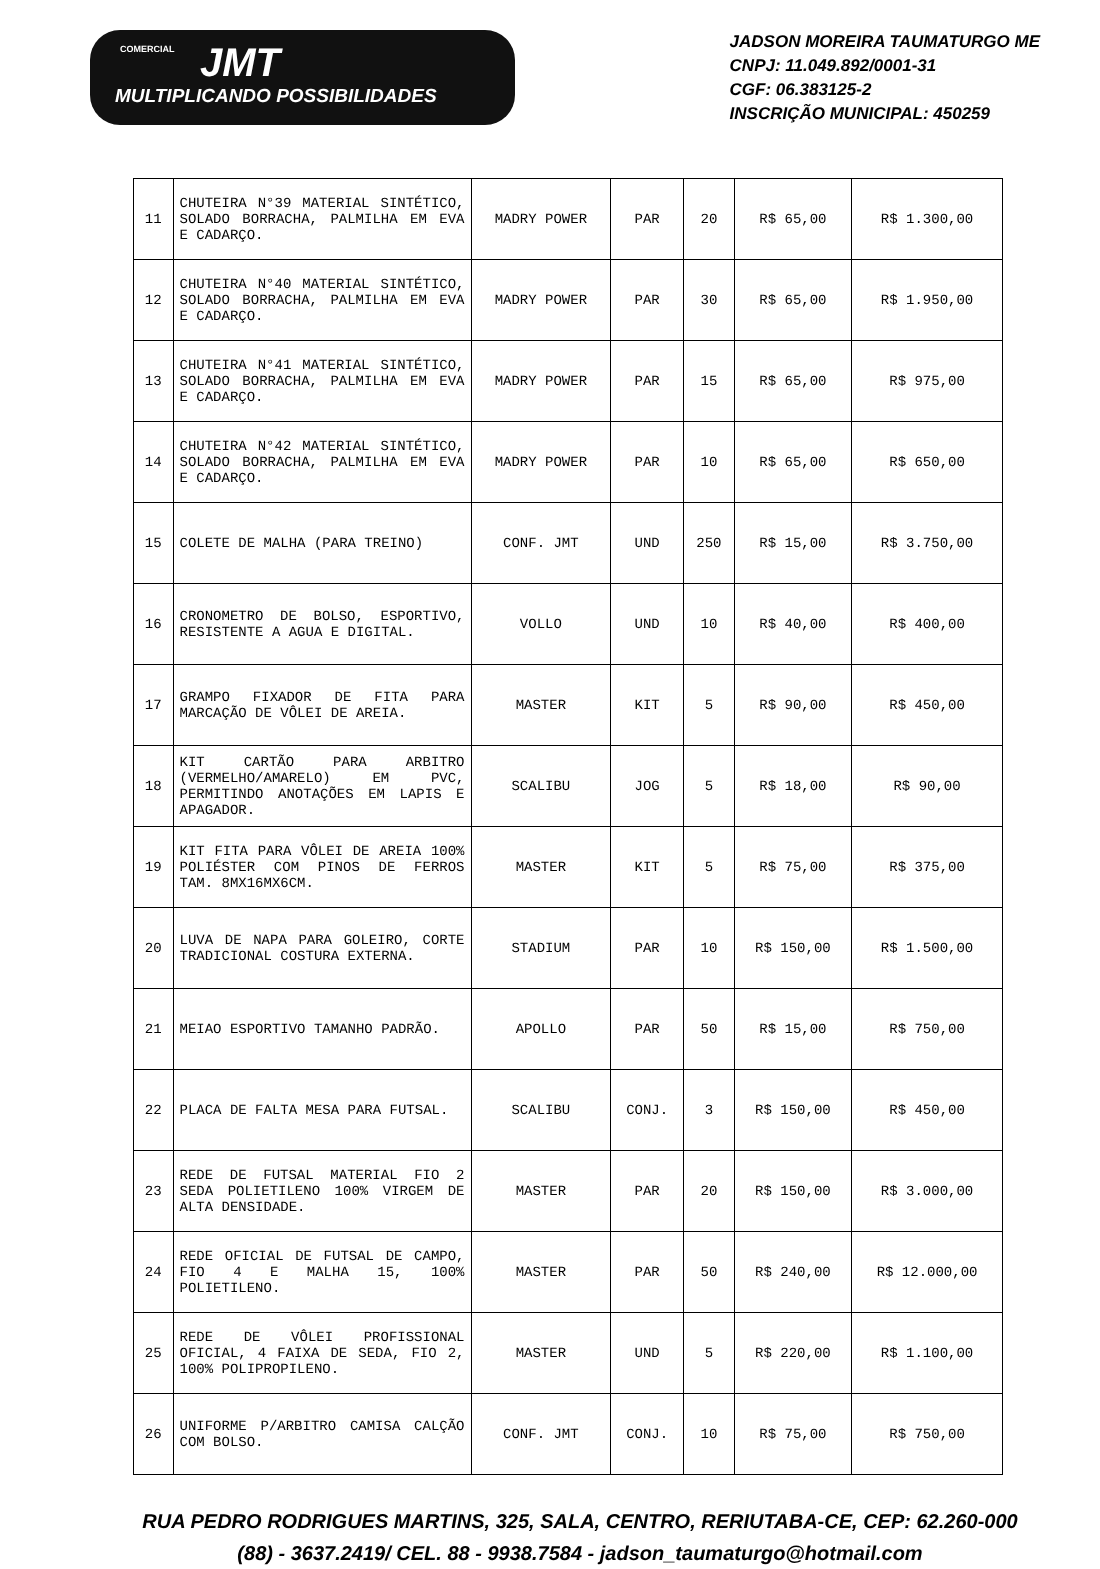COMERCIAL
JMT
MULTIPLICANDO POSSIBILIDADES
JADSON MOREIRA TAUMATURGO ME
CNPJ: 11.049.892/0001-31
CGF: 06.383125-2
INSCRIÇÃO MUNICIPAL: 450259
| 11 | CHUTEIRA N°39 MATERIAL SINTÉTICO, SOLADO BORRACHA, PALMILHA EM EVA E CADARÇO. | MADRY POWER | PAR | 20 | R$ 65,00 | R$ 1.300,00 |
| 12 | CHUTEIRA N°40 MATERIAL SINTÉTICO, SOLADO BORRACHA, PALMILHA EM EVA E CADARÇO. | MADRY POWER | PAR | 30 | R$ 65,00 | R$ 1.950,00 |
| 13 | CHUTEIRA N°41 MATERIAL SINTÉTICO, SOLADO BORRACHA, PALMILHA EM EVA E CADARÇO. | MADRY POWER | PAR | 15 | R$ 65,00 | R$ 975,00 |
| 14 | CHUTEIRA N°42 MATERIAL SINTÉTICO, SOLADO BORRACHA, PALMILHA EM EVA E CADARÇO. | MADRY POWER | PAR | 10 | R$ 65,00 | R$ 650,00 |
| 15 | COLETE DE MALHA (PARA TREINO) | CONF. JMT | UND | 250 | R$ 15,00 | R$ 3.750,00 |
| 16 | CRONOMETRO DE BOLSO, ESPORTIVO, RESISTENTE A AGUA E DIGITAL. | VOLLO | UND | 10 | R$ 40,00 | R$ 400,00 |
| 17 | GRAMPO FIXADOR DE FITA PARA MARCAÇÃO DE VÔLEI DE AREIA. | MASTER | KIT | 5 | R$ 90,00 | R$ 450,00 |
| 18 | KIT CARTÃO PARA ARBITRO (VERMELHO/AMARELO) EM PVC, PERMITINDO ANOTAÇÕES EM LAPIS E APAGADOR. | SCALIBU | JOG | 5 | R$ 18,00 | R$ 90,00 |
| 19 | KIT FITA PARA VÔLEI DE AREIA 100% POLIÉSTER COM PINOS DE FERROS TAM. 8MX16MX6CM. | MASTER | KIT | 5 | R$ 75,00 | R$ 375,00 |
| 20 | LUVA DE NAPA PARA GOLEIRO, CORTE TRADICIONAL COSTURA EXTERNA. | STADIUM | PAR | 10 | R$ 150,00 | R$ 1.500,00 |
| 21 | MEIAO ESPORTIVO TAMANHO PADRÃO. | APOLLO | PAR | 50 | R$ 15,00 | R$ 750,00 |
| 22 | PLACA DE FALTA MESA PARA FUTSAL. | SCALIBU | CONJ. | 3 | R$ 150,00 | R$ 450,00 |
| 23 | REDE DE FUTSAL MATERIAL FIO 2 SEDA POLIETILENO 100% VIRGEM DE ALTA DENSIDADE. | MASTER | PAR | 20 | R$ 150,00 | R$ 3.000,00 |
| 24 | REDE OFICIAL DE FUTSAL DE CAMPO, FIO 4 E MALHA 15, 100% POLIETILENO. | MASTER | PAR | 50 | R$ 240,00 | R$ 12.000,00 |
| 25 | REDE DE VÔLEI PROFISSIONAL OFICIAL, 4 FAIXA DE SEDA, FIO 2, 100% POLIPROPILENO. | MASTER | UND | 5 | R$ 220,00 | R$ 1.100,00 |
| 26 | UNIFORME P/ARBITRO CAMISA CALÇÃO COM BOLSO. | CONF. JMT | CONJ. | 10 | R$ 75,00 | R$ 750,00 |
RUA PEDRO RODRIGUES MARTINS, 325, SALA, CENTRO, RERIUTABA-CE, CEP: 62.260-000
(88) - 3637.2419/ CEL. 88 - 9938.7584 - jadson_taumaturgo@hotmail.com